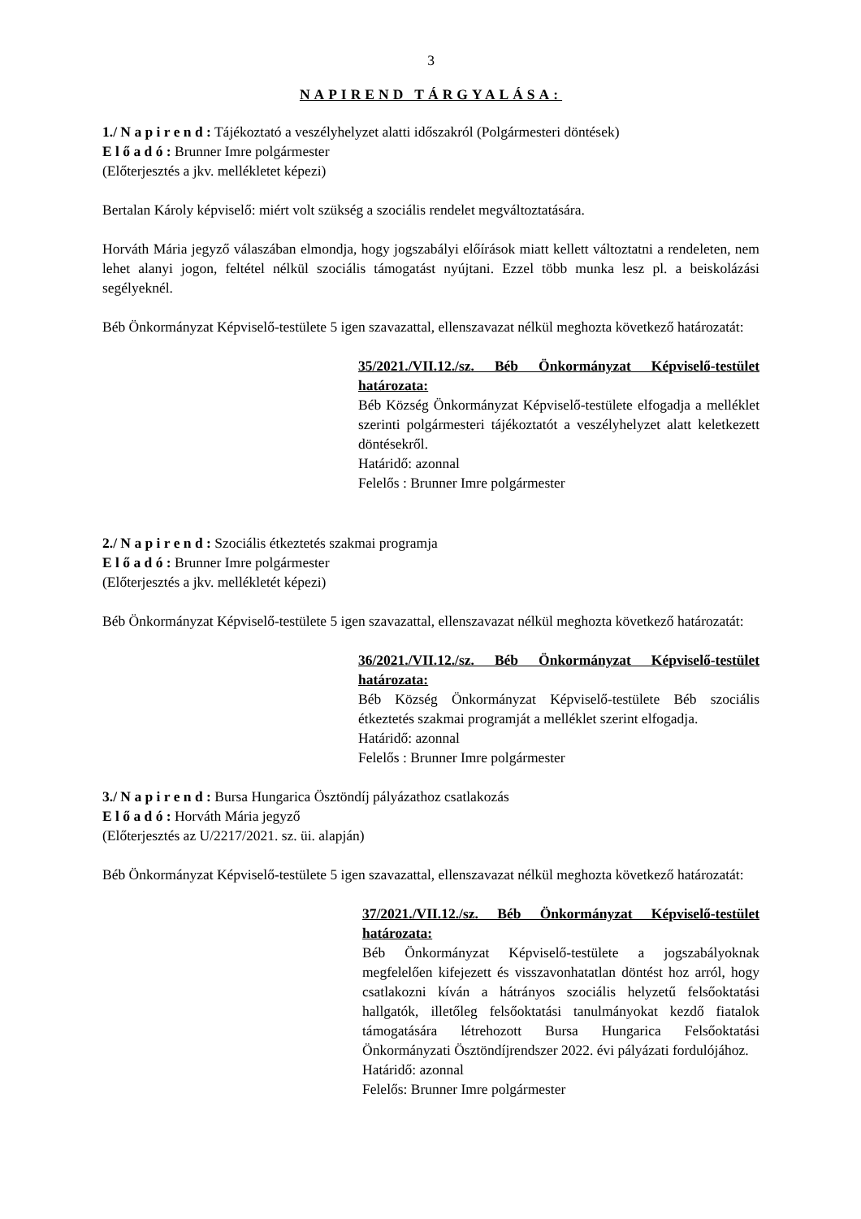3
NAPIREND TÁRGYALÁSA:
1./ N a p i r e n d : Tájékoztató a veszélyhelyzet alatti időszakról (Polgármesteri döntések)
E l ő a d ó : Brunner Imre polgármester
(Előterjesztés a jkv. mellékletet képezi)
Bertalan Károly képviselő: miért volt szükség a szociális rendelet megváltoztatására.
Horváth Mária jegyző válaszában elmondja, hogy jogszabályi előírások miatt kellett változtatni a rendeleten, nem lehet alanyi jogon, feltétel nélkül szociális támogatást nyújtani. Ezzel több munka lesz pl. a beiskolázási segélyeknél.
Béb Önkormányzat Képviselő-testülete 5 igen szavazattal, ellenszavazat nélkül meghozta következő határozatát:
35/2021./VII.12./sz. Béb Önkormányzat Képviselő-testület határozata:
Béb Község Önkormányzat Képviselő-testülete elfogadja a melléklet szerinti polgármesteri tájékoztatót a veszélyhelyzet alatt keletkezett döntésekről.
Határidő: azonnal
Felelős : Brunner Imre polgármester
2./ N a p i r e n d : Szociális étkeztetés szakmai programja
E l ő a d ó : Brunner Imre polgármester
(Előterjesztés a jkv. mellékletét képezi)
Béb Önkormányzat Képviselő-testülete 5 igen szavazattal, ellenszavazat nélkül meghozta következő határozatát:
36/2021./VII.12./sz. Béb Önkormányzat Képviselő-testület határozata:
Béb Község Önkormányzat Képviselő-testülete Béb szociális étkeztetés szakmai programját a melléklet szerint elfogadja.
Határidő: azonnal
Felelős : Brunner Imre polgármester
3./ N a p i r e n d : Bursa Hungarica Ösztöndíj pályázathoz csatlakozás
E l ő a d ó : Horváth Mária jegyző
(Előterjesztés az U/2217/2021. sz. üi. alapján)
Béb Önkormányzat Képviselő-testülete 5 igen szavazattal, ellenszavazat nélkül meghozta következő határozatát:
37/2021./VII.12./sz. Béb Önkormányzat Képviselő-testület határozata:
Béb Önkormányzat Képviselő-testülete a jogszabályoknak megfelelően kifejezett és visszavonhatatlan döntést hoz arról, hogy csatlakozni kíván a hátrányos szociális helyzetű felsőoktatási hallgatók, illetőleg felsőoktatási tanulmányokat kezdő fiatalok támogatására létrehozott Bursa Hungarica Felsőoktatási Önkormányzati Ösztöndíjrendszer 2022. évi pályázati fordulójához.
Határidő: azonnal
Felelős: Brunner Imre polgármester